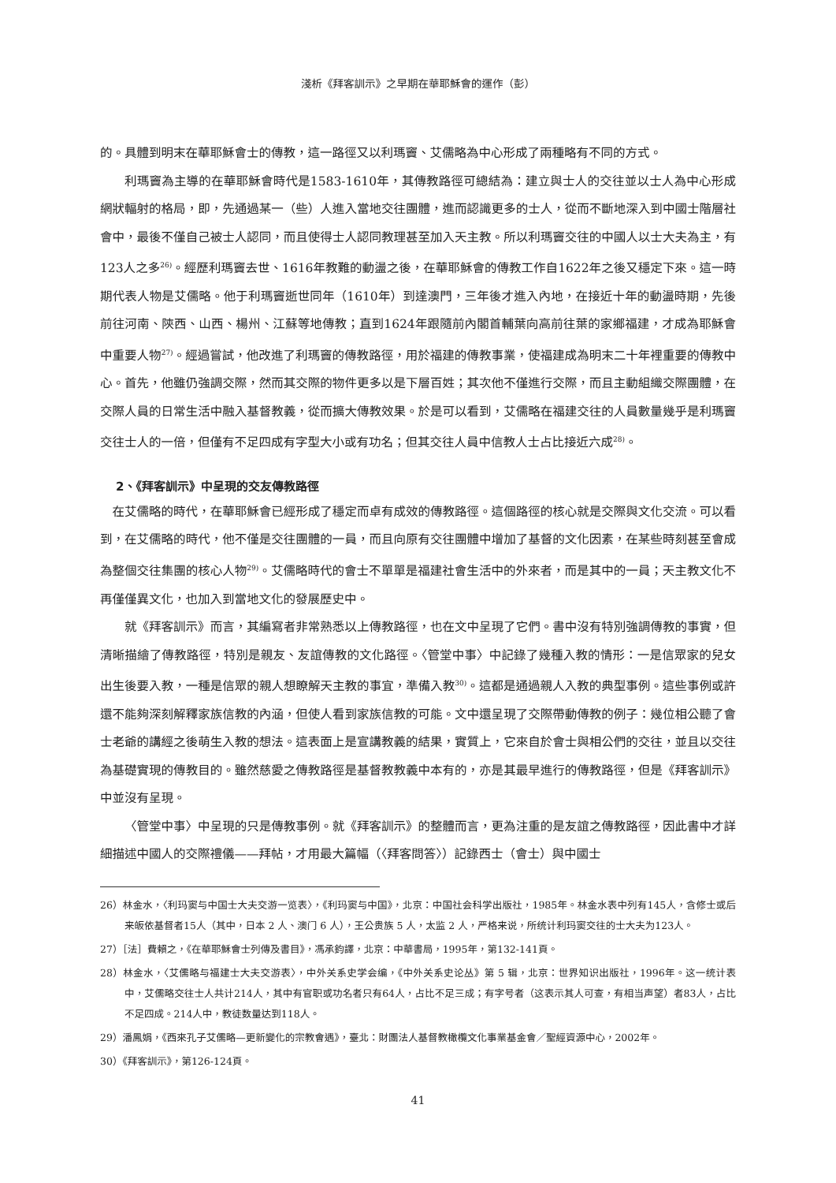淺析《拜客訓示》之早期在華耶穌會的運作（彭）
的。具體到明末在華耶穌會士的傳教，這一路徑又以利瑪竇、艾儒略為中心形成了兩種略有不同的方式。
利瑪竇為主導的在華耶穌會時代是1583-1610年，其傳教路徑可總結為：建立與士人的交往並以士人為中心形成網狀輻射的格局，即，先通過某一（些）人進入當地交往團體，進而認識更多的士人，從而不斷地深入到中國士階層社會中，最後不僅自己被士人認同，而且使得士人認同教理甚至加入天主教。所以利瑪竇交往的中國人以士大夫為主，有123人之多<sup>26)</sup>。經歷利瑪竇去世、1616年教難的動盪之後，在華耶穌會的傳教工作自1622年之後又穩定下來。這一時期代表人物是艾儒略。他于利瑪竇逝世同年（1610年）到達澳門，三年後才進入內地，在接近十年的動盪時期，先後前往河南、陝西、山西、楊州、江蘇等地傳教；直到1624年跟隨前內閣首輔葉向高前往葉的家鄉福建，才成為耶穌會中重要人物<sup>27)</sup>。經過嘗試，他改進了利瑪竇的傳教路徑，用於福建的傳教事業，使福建成為明末二十年裡重要的傳教中心。首先，他雖仍強調交際，然而其交際的物件更多以是下層百姓；其次他不僅進行交際，而且主動組織交際團體，在交際人員的日常生活中融入基督教義，從而擴大傳教效果。於是可以看到，艾儒略在福建交往的人員數量幾乎是利瑪竇交往士人的一倍，但僅有不足四成有字型大小或有功名；但其交往人員中信教人士占比接近六成<sup>28)</sup>。
2、《拜客訓示》中呈現的交友傳教路徑
在艾儒略的時代，在華耶穌會已經形成了穩定而卓有成效的傳教路徑。這個路徑的核心就是交際與文化交流。可以看到，在艾儒略的時代，他不僅是交往團體的一員，而且向原有交往團體中增加了基督的文化因素，在某些時刻甚至會成為整個交往集團的核心人物<sup>29)</sup>。艾儒略時代的會士不單單是福建社會生活中的外來者，而是其中的一員；天主教文化不再僅僅異文化，也加入到當地文化的發展歷史中。
就《拜客訓示》而言，其編寫者非常熟悉以上傳教路徑，也在文中呈現了它們。書中沒有特別強調傳教的事實，但清晰描繪了傳教路徑，特別是親友、友誼傳教的文化路徑。〈管堂中事〉中記錄了幾種入教的情形：一是信眾家的兒女出生後要入教，一種是信眾的親人想瞭解天主教的事宜，準備入教<sup>30)</sup>。這都是通過親人入教的典型事例。這些事例或許還不能夠深刻解釋家族信教的內涵，但使人看到家族信教的可能。文中還呈現了交際帶動傳教的例子：幾位相公聽了會士老爺的講經之後萌生入教的想法。這表面上是宣講教義的結果，實質上，它來自於會士與相公們的交往，並且以交往為基礎實現的傳教目的。雖然慈愛之傳教路徑是基督教教義中本有的，亦是其最早進行的傳教路徑，但是《拜客訓示》中並沒有呈現。
〈管堂中事〉中呈現的只是傳教事例。就《拜客訓示》的整體而言，更為注重的是友誼之傳教路徑，因此書中才詳細描述中國人的交際禮儀——拜帖，才用最大篇幅（〈拜客問答〉）記錄西士（會士）與中國士
26）林金水，〈利玛窦与中国士大夫交游一览表〉，《利玛窦与中国》，北京：中国社会科学出版社，1985年。林金水表中列有145人，含修士或后来皈依基督者15人（其中，日本 2 人、澳门 6 人），王公贵族 5 人，太监 2 人，严格来说，所统计利玛窦交往的士大夫为123人。
27）［法］費賴之，《在華耶穌會士列傳及書目》，馮承鈞譯，北京：中華書局，1995年，第132-141頁。
28）林金水，〈艾儒略与福建士大夫交游表〉，中外关系史学会编，《中外关系史论丛》第 5 辑，北京：世界知识出版社，1996年。这一统计表中，艾儒略交往士人共计214人，其中有官职或功名者只有64人，占比不足三成；有字号者（这表示其人可查，有相当声望）者83人，占比不足四成。214人中，教徒数量达到118人。
29）潘鳳娟，《西來孔子艾儒略—更新變化的宗教會遇》，臺北：財團法人基督教橄欖文化事業基金會／聖經資源中心，2002年。
30）《拜客訓示》，第126-124頁。
41